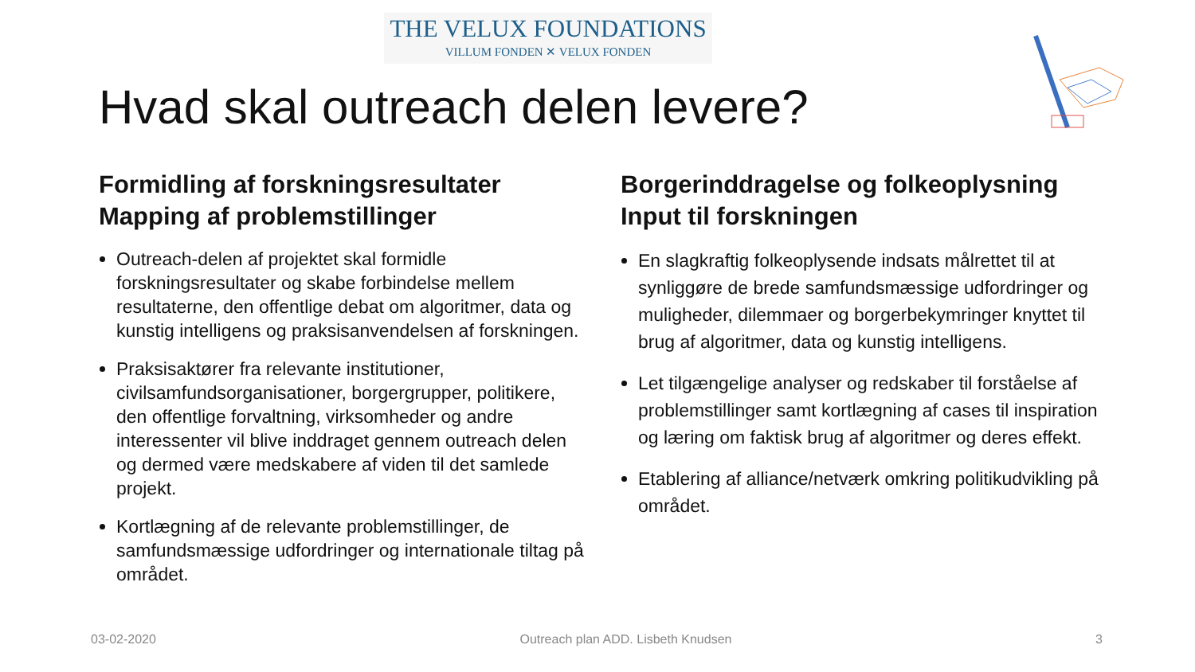THE VELUX FOUNDATIONS
VILLUM FONDEN ✕ VELUX FONDEN
Hvad skal outreach delen levere?
Formidling af forskningsresultater
Mapping af problemstillinger
Outreach-delen af projektet skal formidle forskningsresultater og skabe forbindelse mellem resultaterne, den offentlige debat om algoritmer, data og kunstig intelligens og praksisanvendelsen af forskningen.
Praksisaktører fra relevante institutioner, civilsamfundsorganisationer, borgergrupper, politikere, den offentlige forvaltning, virksomheder og andre interessenter vil blive inddraget gennem outreach delen og dermed være medskabere af viden til det samlede projekt.
Kortlægning af de relevante problemstillinger, de samfundsmæssige udfordringer og internationale tiltag på området.
Borgerinddragelse og folkeoplysning
Input til forskningen
En slagkraftig folkeoplysende indsats målrettet til at synliggøre de brede samfundsmæssige udfordringer og muligheder, dilemmaer og borgerbekymringer knyttet til brug af algoritmer, data og kunstig intelligens.
Let tilgængelige analyser og redskaber til forståelse af problemstillinger samt kortlægning af cases til inspiration og læring om faktisk brug af algoritmer og deres effekt.
Etablering af alliance/netværk omkring politikudvikling på området.
03-02-2020 Outreach plan ADD. Lisbeth Knudsen 3